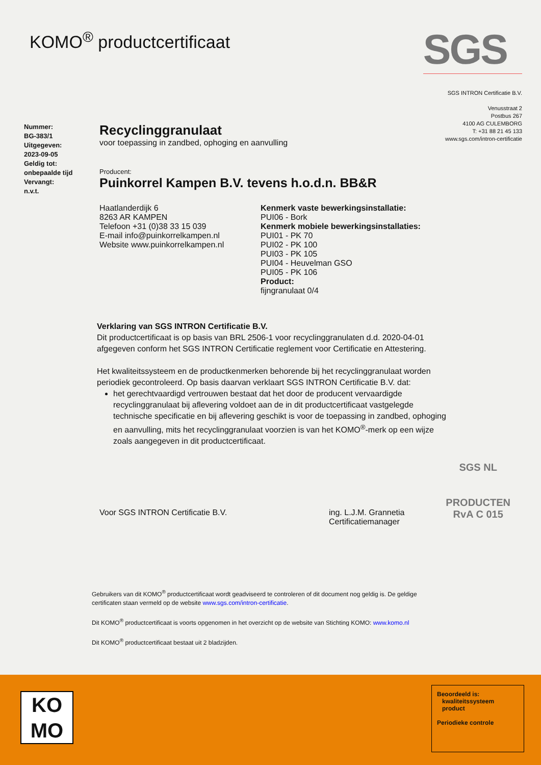KOMO<sup>®</sup> productcertificaat
SGS
SGS INTRON Certificatie B.V.
Venusstraat 2
Postbus 267
4100 AG CULEMBORG
T: +31 88 21 45 133
www.sgs.com/intron-certificatie
Nummer:
BG-383/1
Uitgegeven:
2023-09-05
Geldig tot:
onbepaalde tijd
Vervangt:
n.v.t.
Recyclinggranulaat
voor toepassing in zandbed, ophoging en aanvulling
Producent:
Puinkorrel Kampen B.V. tevens h.o.d.n. BB&R
Haatlanderdijk 6
8263 AR KAMPEN
Telefoon +31 (0)38 33 15 039
E-mail info@puinkorrelkampen.nl
Website www.puinkorrelkampen.nl
Kenmerk vaste bewerkingsinstallatie:
PUI06 - Bork
Kenmerk mobiele bewerkingsinstallaties:
PUI01 - PK 70
PUI02 - PK 100
PUI03 - PK 105
PUI04 - Heuvelman GSO
PUI05 - PK 106
Product:
fijngranulaat 0/4
Verklaring van SGS INTRON Certificatie B.V.
Dit productcertificaat is op basis van BRL 2506-1 voor recyclinggranulaten d.d. 2020-04-01 afgegeven conform het SGS INTRON Certificatie reglement voor Certificatie en Attestering.
Het kwaliteitssysteem en de productkenmerken behorende bij het recyclinggranulaat worden periodiek gecontroleerd. Op basis daarvan verklaart SGS INTRON Certificatie B.V. dat:
het gerechtvaardigd vertrouwen bestaat dat het door de producent vervaardigde recyclinggranulaat bij aflevering voldoet aan de in dit productcertificaat vastgelegde technische specificatie en bij aflevering geschikt is voor de toepassing in zandbed, ophoging en aanvulling, mits het recyclinggranulaat voorzien is van het KOMO<sup>®</sup>-merk op een wijze zoals aangegeven in dit productcertificaat.
Voor SGS INTRON Certificatie B.V. ing. L.J.M. Grannetia
Certificatiemanager
Gebruikers van dit KOMO<sup>®</sup> productcertificaat wordt geadviseerd te controleren of dit document nog geldig is. De geldige certificaten staan vermeld op de website www.sgs.com/intron-certificatie.
Dit KOMO<sup>®</sup> productcertificaat is voorts opgenomen in het overzicht op de website van Stichting KOMO: www.komo.nl
Dit KOMO<sup>®</sup> productcertificaat bestaat uit 2 bladzijden.
SGS NL
PRODUCTEN
RvA C 015
KO
MO
Beoordeeld is:
kwaliteitssysteem
product
Periodieke controle